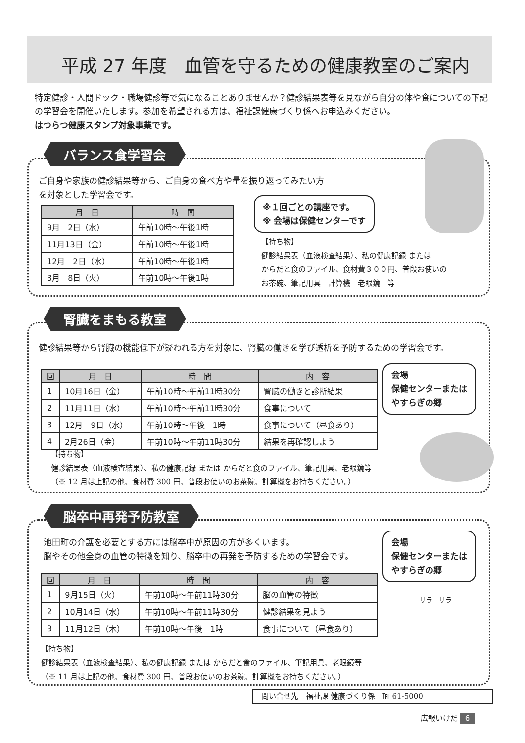平成 27 年度　血管を守るための健康教室のご案内
特定健診・人間ドック・職場健診等で気になることありませんか？健診結果表等を見ながら自分の体や食についての下記の学習会を開催いたします。参加を希望される方は、福祉課健康づくり係へお申込みください。
はつらつ健康スタンプ対象事業です。
バランス食学習会
ご自身や家族の健診結果等から、ご自身の食べ方や量を振り返ってみたい方
を対象とした学習会です。
| 月 日 | 時 間 |
| --- | --- |
| 9月 2日（水） | 午前10時〜午後1時 |
| 11月13日（金） | 午前10時〜午後1時 |
| 12月 2日（水） | 午前10時〜午後1時 |
| 3月 8日（火） | 午前10時〜午後1時 |
※１回ごとの講座です。
※ 会場は保健センターです
【持ち物】
健診結果表（血液検査結果）、私の健康記録 または
からだと食のファイル、食材費３００円、普段お使いの
お茶碗、筆記用具　計算機　老眼鏡　等
腎臓をまもる教室
健診結果等から腎臓の機能低下が疑われる方を対象に、腎臓の働きを学び透析を予防するための学習会です。
| 回 | 月 日 | 時 間 | 内 容 |
| --- | --- | --- | --- |
| 1 | 10月16日（金） | 午前10時〜午前11時30分 | 腎臓の働きと診断結果 |
| 2 | 11月11日（水） | 午前10時〜午前11時30分 | 食事について |
| 3 | 12月 9日（水） | 午前10時〜午後 1時 | 食事について（昼食あり） |
| 4 | 2月26日（金） | 午前10時〜午前11時30分 | 結果を再確認しよう |
会場
保健センターまたは
やすらぎの郷
【持ち物】
健診結果表（血液検査結果）、私の健康記録 または からだと食のファイル、筆記用具、老眼鏡等
（※ 12 月は上記の他、食材費 300 円、普段お使いのお茶碗、計算機をお持ちください。）
脳卒中再発予防教室
池田町の介護を必要とする方には脳卒中が原因の方が多くいます。
脳やその他全身の血管の特徴を知り、脳卒中の再発を予防するための学習会です。
| 回 | 月 日 | 時 間 | 内 容 |
| --- | --- | --- | --- |
| 1 | 9月15日（火） | 午前10時〜午前11時30分 | 脳の血管の特徴 |
| 2 | 10月14日（水） | 午前10時〜午前11時30分 | 健診結果を見よう |
| 3 | 11月12日（木） | 午前10時〜午後 1時 | 食事について（昼食あり） |
会場
保健センターまたは
やすらぎの郷
サラ　サラ
【持ち物】
健診結果表（血液検査結果）、私の健康記録 または からだと食のファイル、筆記用具、老眼鏡等
（※ 11 月は上記の他、食材費 300 円、普段お使いのお茶碗、計算機をお持ちください。）
問い合せ先　福祉課 健康づくり係　℡ 61-5000
広報いけだ 6